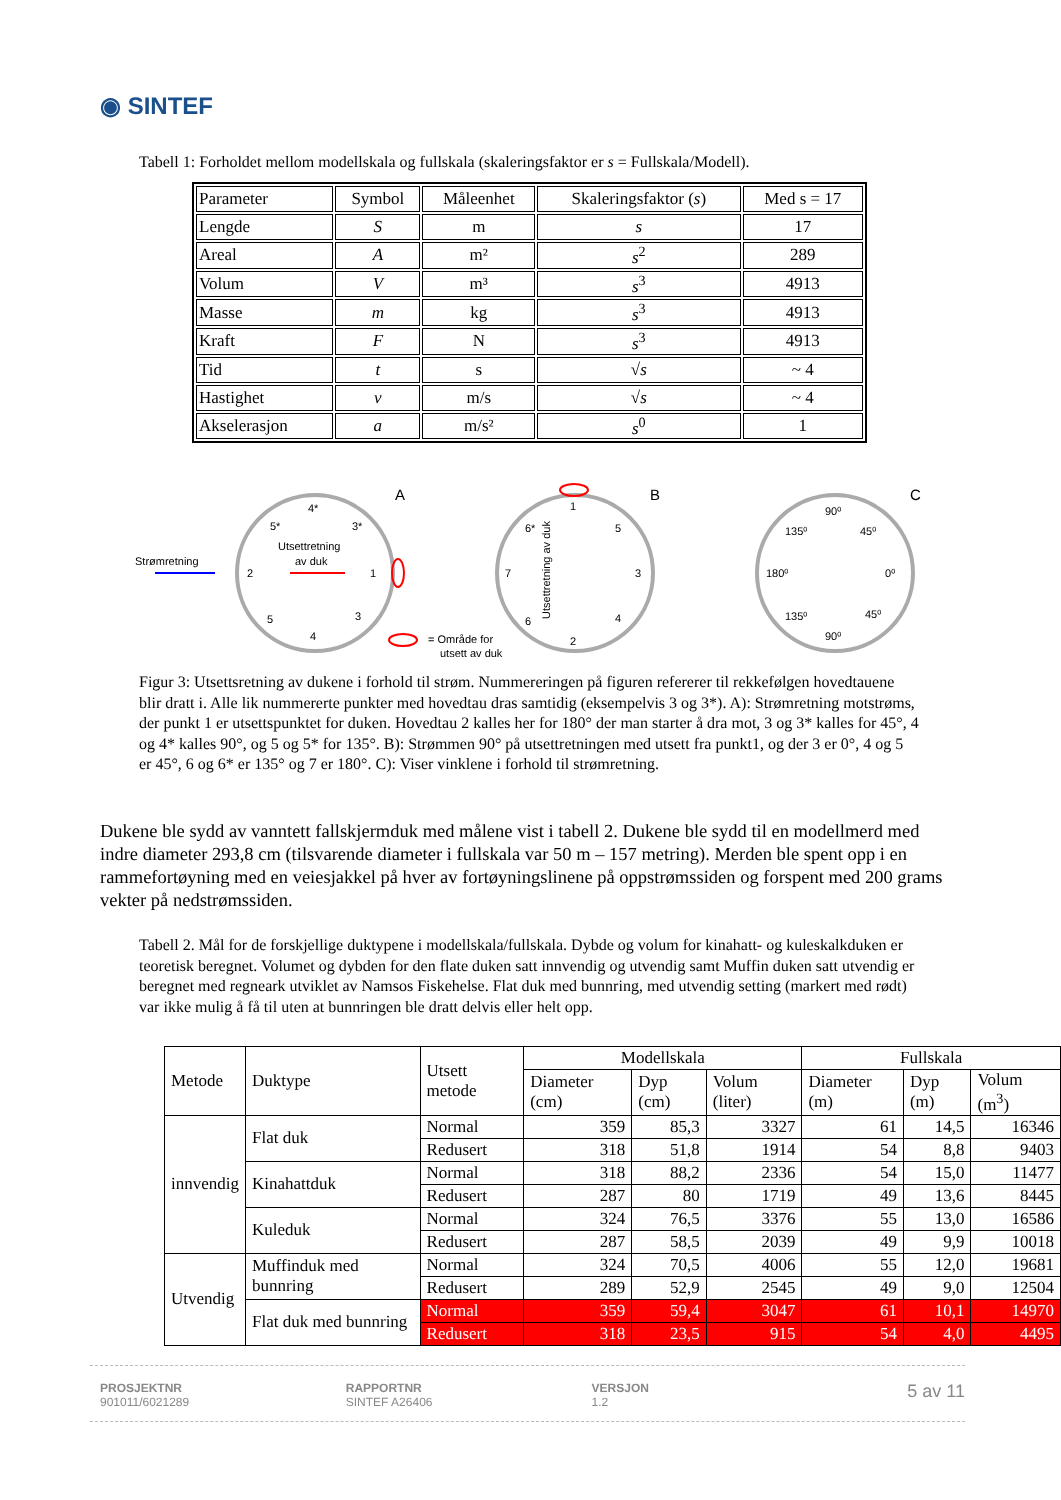◉ SINTEF
Tabell 1: Forholdet mellom modellskala og fullskala (skaleringsfaktor er s = Fullskala/Modell).
| Parameter | Symbol | Måleenhet | Skaleringsfaktor ( s ) | Med s = 17 |
| Lengde | S | m | s | 17 |
| Areal | A | m² | s<sup>2</sup> | 289 |
| Volum | V | m³ | s<sup>3</sup> | 4913 |
| Masse | m | kg | s<sup>3</sup> | 4913 |
| Kraft | F | N | s<sup>3</sup> | 4913 |
| Tid | t | s | √ s | ~ 4 |
| Hastighet | v | m/s | √ s | ~ 4 |
| Akselerasjon | a | m/s² | s<sup>0</sup> | 1 |
A
B
C
Strømretning
Utsettretning
av duk
4*
5*
3*
2
1
5
3
4
1
6*
5
7
3
6
4
2
Utsettretning av duk
= Område for
utsett av duk
90⁰
135⁰
45⁰
180⁰
0⁰
135⁰
45⁰
90⁰
Figur 3: Utsettsretning av dukene i forhold til strøm. Nummereringen på figuren refererer til rekkefølgen hovedtauene blir dratt i. Alle lik nummererte punkter med hovedtau dras samtidig (eksempelvis 3 og 3*). A): Strømretning motstrøms, der punkt 1 er utsettspunktet for duken. Hovedtau 2 kalles her for 180° der man starter å dra mot, 3 og 3* kalles for 45°, 4 og 4* kalles 90°, og 5 og 5* for 135°. B): Strømmen 90° på utsettretningen med utsett fra punkt1, og der 3 er 0°, 4 og 5 er 45°, 6 og 6* er 135° og 7 er 180°. C): Viser vinklene i forhold til strømretning.
Dukene ble sydd av vanntett fallskjermduk med målene vist i tabell 2. Dukene ble sydd til en modellmerd med indre diameter 293,8 cm (tilsvarende diameter i fullskala var 50 m – 157 metring). Merden ble spent opp i en rammefortøyning med en veiesjakkel på hver av fortøyningslinene på oppstrømssiden og forspent med 200 grams vekter på nedstrømssiden.
Tabell 2. Mål for de forskjellige duktypene i modellskala/fullskala. Dybde og volum for kinahatt- og kuleskalkduken er teoretisk beregnet. Volumet og dybden for den flate duken satt innvendig og utvendig samt Muffin duken satt utvendig er beregnet med regneark utviklet av Namsos Fiskehelse. Flat duk med bunnring, med utvendig setting (markert med rødt) var ikke mulig å få til uten at bunnringen ble dratt delvis eller helt opp.
| Metode | Duktype | Utsett metode | Modellskala | | | Fullskala | | |
| --- | --- | --- | --- | --- | --- | --- | --- | --- |
| | | | Diameter (cm) | Dyp (cm) | Volum (liter) | Diameter (m) | Dyp (m) | Volum (m<sup>3</sup>) |
| innvendig | Flat duk | Normal | 359 | 85,3 | 3327 | 61 | 14,5 | 16346 |
| | | Redusert | 318 | 51,8 | 1914 | 54 | 8,8 | 9403 |
| | Kinahattduk | Normal | 318 | 88,2 | 2336 | 54 | 15,0 | 11477 |
| | | Redusert | 287 | 80 | 1719 | 49 | 13,6 | 8445 |
| | Kuleduk | Normal | 324 | 76,5 | 3376 | 55 | 13,0 | 16586 |
| | | Redusert | 287 | 58,5 | 2039 | 49 | 9,9 | 10018 |
| Utvendig | Muffinduk med bunnring | Normal | 324 | 70,5 | 4006 | 55 | 12,0 | 19681 |
| | | Redusert | 289 | 52,9 | 2545 | 49 | 9,0 | 12504 |
| | Flat duk med bunnring | Normal | 359 | 59,4 | 3047 | 61 | 10,1 | 14970 |
| | | Redusert | 318 | 23,5 | 915 | 54 | 4,0 | 4495 |
PROSJEKTNR
901011/6021289
RAPPORTNR
SINTEF A26406
VERSJON
1.2
5 av 11